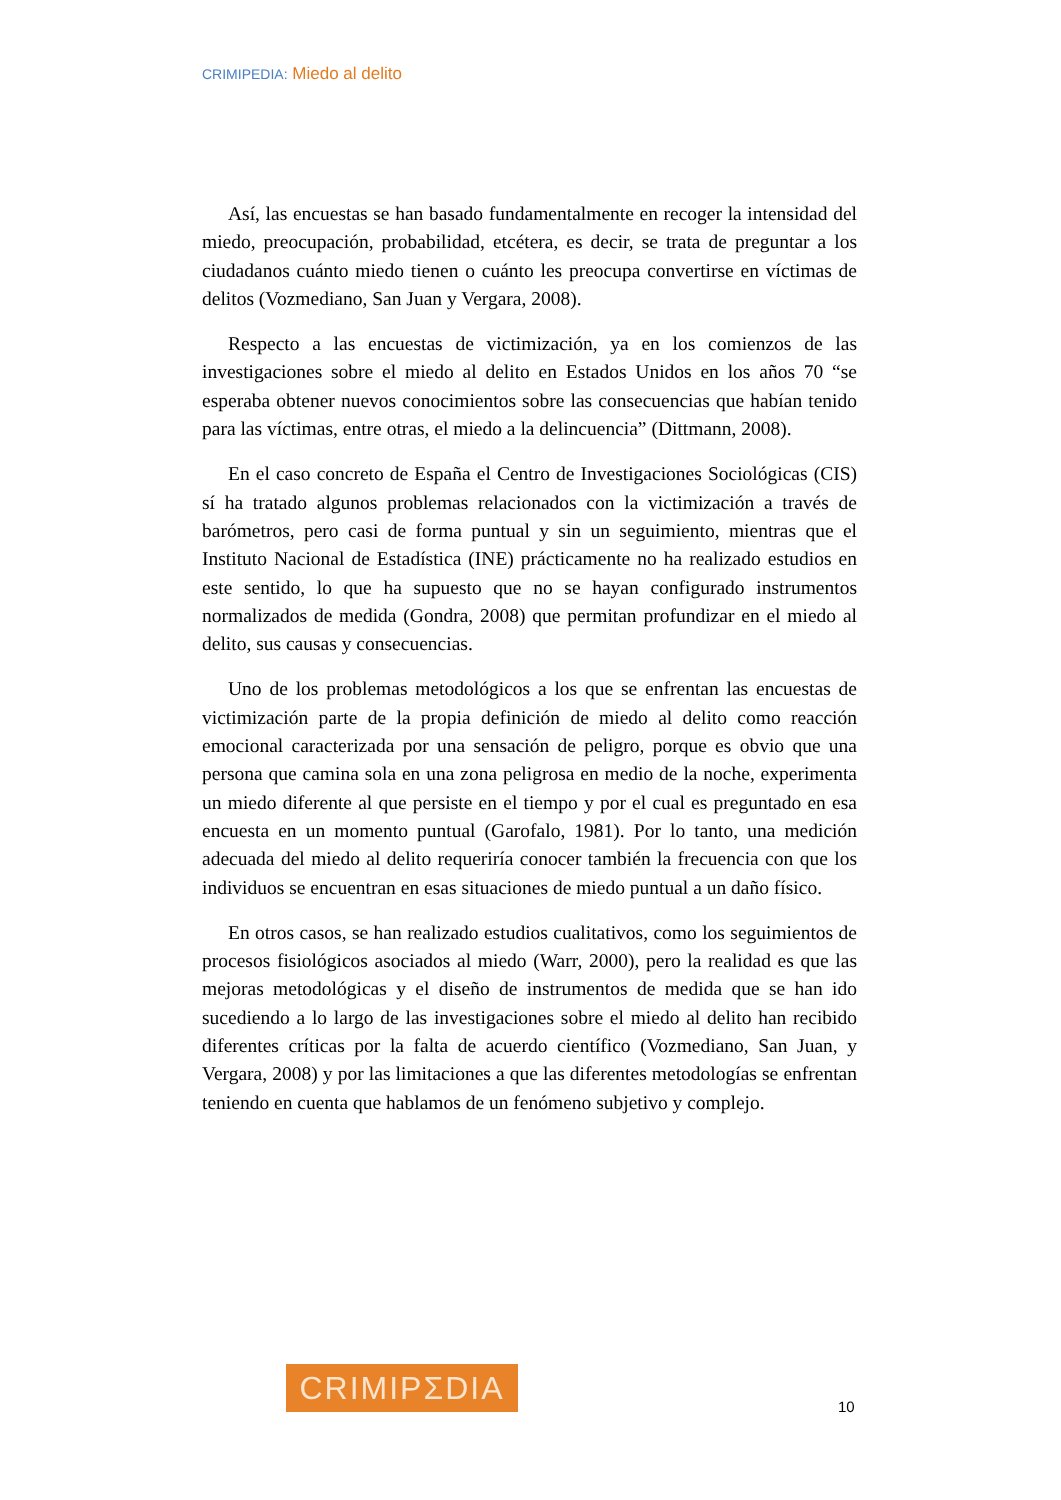CRIMIPEDIA: Miedo al delito
Así, las encuestas se han basado fundamentalmente en recoger la intensidad del miedo, preocupación, probabilidad, etcétera, es decir, se trata de preguntar a los ciudadanos cuánto miedo tienen o cuánto les preocupa convertirse en víctimas de delitos (Vozmediano, San Juan y Vergara, 2008).
Respecto a las encuestas de victimización, ya en los comienzos de las investigaciones sobre el miedo al delito en Estados Unidos en los años 70 “se esperaba obtener nuevos conocimientos sobre las consecuencias que habían tenido para las víctimas, entre otras, el miedo a la delincuencia” (Dittmann, 2008).
En el caso concreto de España el Centro de Investigaciones Sociológicas (CIS) sí ha tratado algunos problemas relacionados con la victimización a través de barómetros, pero casi de forma puntual y sin un seguimiento, mientras que el Instituto Nacional de Estadística (INE) prácticamente no ha realizado estudios en este sentido, lo que ha supuesto que no se hayan configurado instrumentos normalizados de medida (Gondra, 2008) que permitan profundizar en el miedo al delito, sus causas y consecuencias.
Uno de los problemas metodológicos a los que se enfrentan las encuestas de victimización parte de la propia definición de miedo al delito como reacción emocional caracterizada por una sensación de peligro, porque es obvio que una persona que camina sola en una zona peligrosa en medio de la noche, experimenta un miedo diferente al que persiste en el tiempo y por el cual es preguntado en esa encuesta en un momento puntual (Garofalo, 1981). Por lo tanto, una medición adecuada del miedo al delito requeriría conocer también la frecuencia con que los individuos se encuentran en esas situaciones de miedo puntual a un daño físico.
En otros casos, se han realizado estudios cualitativos, como los seguimientos de procesos fisiológicos asociados al miedo (Warr, 2000), pero la realidad es que las mejoras metodológicas y el diseño de instrumentos de medida que se han ido sucediendo a lo largo de las investigaciones sobre el miedo al delito han recibido diferentes críticas por la falta de acuerdo científico (Vozmediano, San Juan, y Vergara, 2008) y por las limitaciones a que las diferentes metodologías se enfrentan teniendo en cuenta que hablamos de un fenómeno subjetivo y complejo.
CRIMIPΣDIA
10